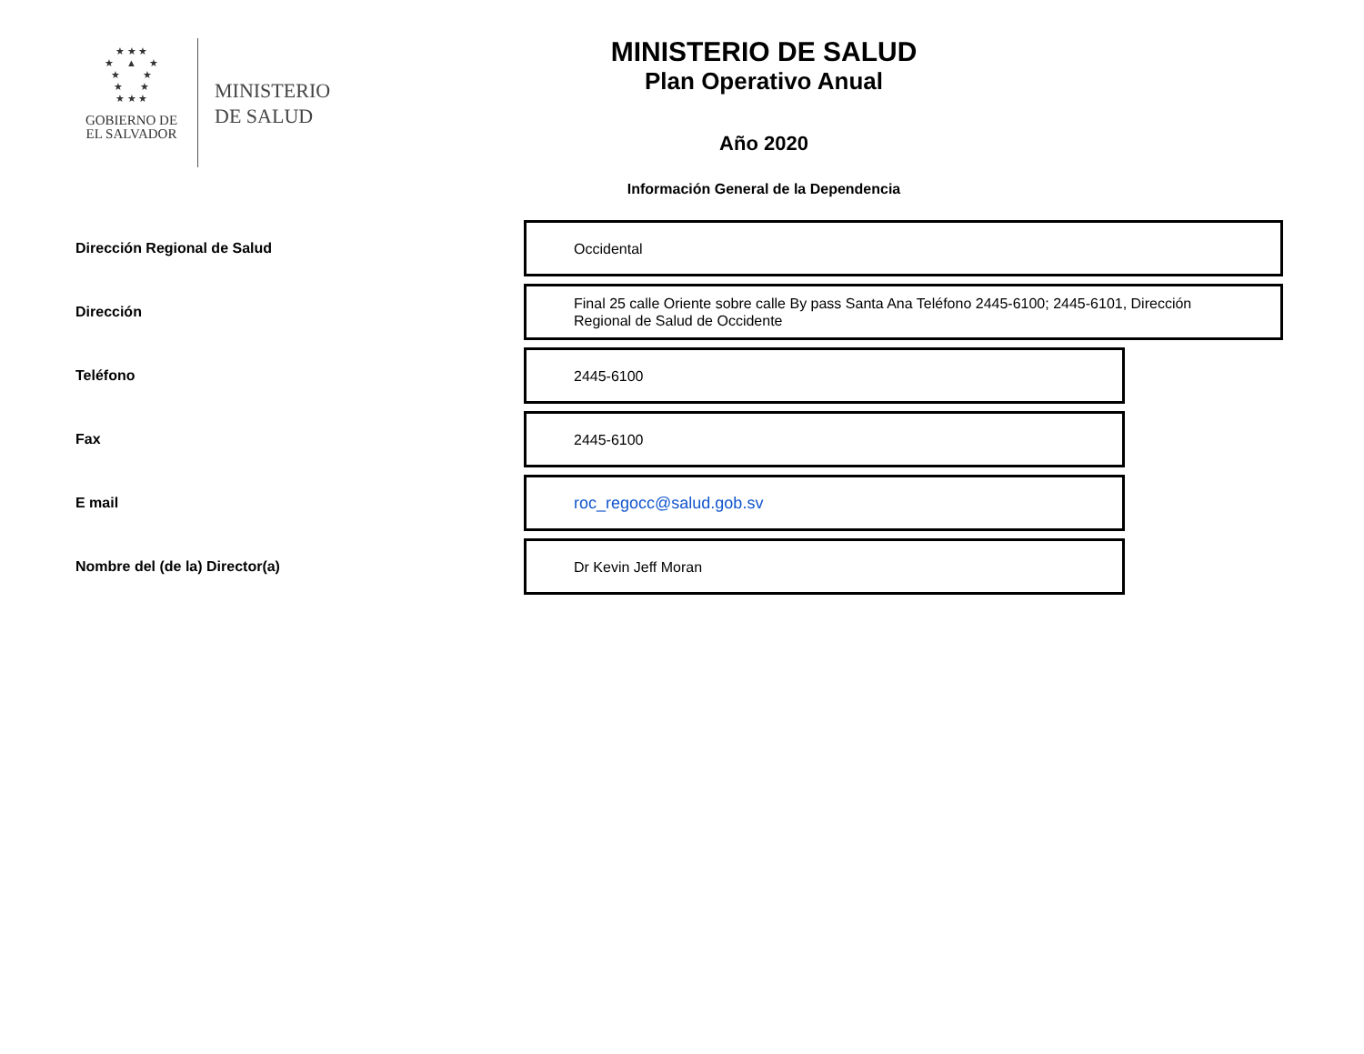★ ★ ★
★ ▲ ★
★ ★
★ ★
★ ★ ★
GOBIERNO DE
EL SALVADOR
MINISTERIO
DE SALUD
MINISTERIO DE SALUD
Plan Operativo Anual
Año 2020
Información General de la Dependencia
Dirección Regional de Salud
Occidental
Dirección
Final 25 calle Oriente sobre calle By pass Santa Ana Teléfono 2445-6100; 2445-6101, Dirección Regional de Salud de Occidente
Teléfono
2445-6100
Fax
2445-6100
E mail
roc_regocc@salud.gob.sv
Nombre del (de la) Director(a)
Dr Kevin Jeff Moran